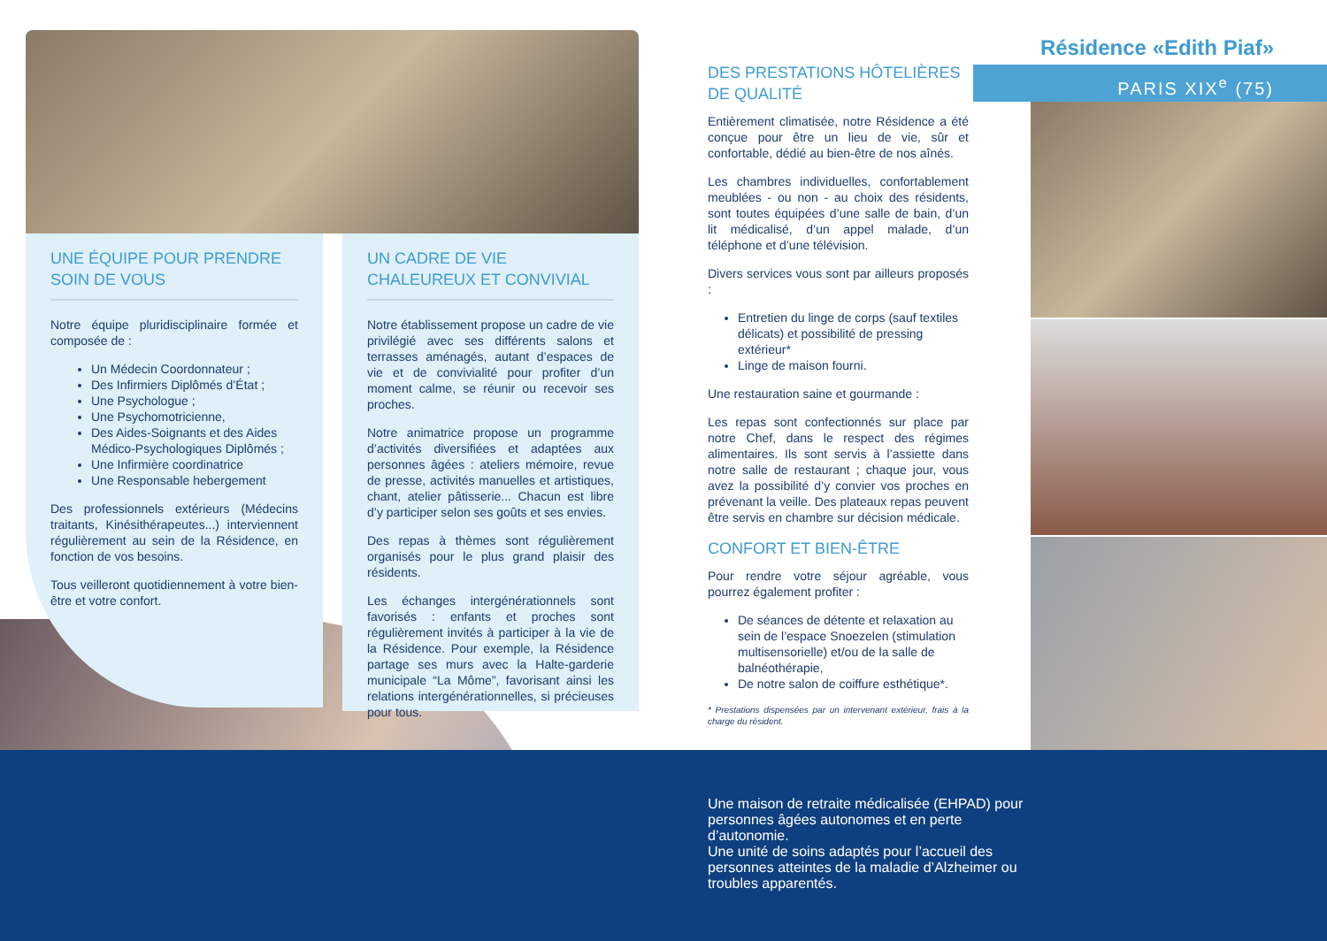UNE ÉQUIPE POUR PRENDRE SOIN DE VOUS
Notre équipe pluridisciplinaire formée et composée de :
Un Médecin Coordonnateur ;
Des Infirmiers Diplômés d’État ;
Une Psychologue ;
Une Psychomotricienne,
Des Aides-Soignants et des Aides Médico-Psychologiques Diplômés ;
Une Infirmière coordinatrice
Une Responsable hebergement
Des professionnels extérieurs (Médecins traitants, Kinésithérapeutes...) interviennent régulièrement au sein de la Résidence, en fonction de vos besoins.
Tous veilleront quotidiennement à votre bien-être et votre confort.
UN CADRE DE VIE CHALEUREUX ET CONVIVIAL
Notre établissement propose un cadre de vie privilégié avec ses différents salons et terrasses aménagés, autant d’espaces de vie et de convivialité pour profiter d’un moment calme, se réunir ou recevoir ses proches.
Notre animatrice propose un programme d’activités diversifiées et adaptées aux personnes âgées : ateliers mémoire, revue de presse, activités manuelles et artistiques, chant, atelier pâtisserie... Chacun est libre d’y participer selon ses goûts et ses envies.
Des repas à thèmes sont régulièrement organisés pour le plus grand plaisir des résidents.
Les échanges intergénérationnels sont favorisés : enfants et proches sont régulièrement invités à participer à la vie de la Résidence. Pour exemple, la Résidence partage ses murs avec la Halte-garderie municipale “La Môme”, favorisant ainsi les relations intergénérationnelles, si précieuses pour tous.
Résidence «Edith Piaf»
PARIS XIX<sup>e</sup> (75)
DES PRESTATIONS HÔTELIÈRES DE QUALITÉ
Entièrement climatisée, notre Résidence a été conçue pour être un lieu de vie, sûr et confortable, dédié au bien-être de nos aînés.
Les chambres individuelles, confortablement meublées - ou non - au choix des résidents, sont toutes équipées d’une salle de bain, d’un lit médicalisé, d’un appel malade, d’un téléphone et d’une télévision.
Divers services vous sont par ailleurs proposés :
Entretien du linge de corps (sauf textiles délicats) et possibilité de pressing extérieur*
Linge de maison fourni.
Une restauration saine et gourmande :
Les repas sont confectionnés sur place par notre Chef, dans le respect des régimes alimentaires. Ils sont servis à l’assiette dans notre salle de restaurant ; chaque jour, vous avez la possibilité d’y convier vos proches en prévenant la veille. Des plateaux repas peuvent être servis en chambre sur décision médicale.
CONFORT ET BIEN-ÊTRE
Pour rendre votre séjour agréable, vous pourrez également profiter :
De séances de détente et relaxation au sein de l’espace Snoezelen (stimulation multisensorielle) et/ou de la salle de balnéothérapie,
De notre salon de coiffure esthétique*.
* Prestations dispensées par un intervenant extérieur, frais à la charge du résident.
Une maison de retraite médicalisée (EHPAD) pour personnes âgées autonomes et en perte d’autonomie.
Une unité de soins adaptés pour l’accueil des personnes atteintes de la maladie d’Alzheimer ou troubles apparentés.